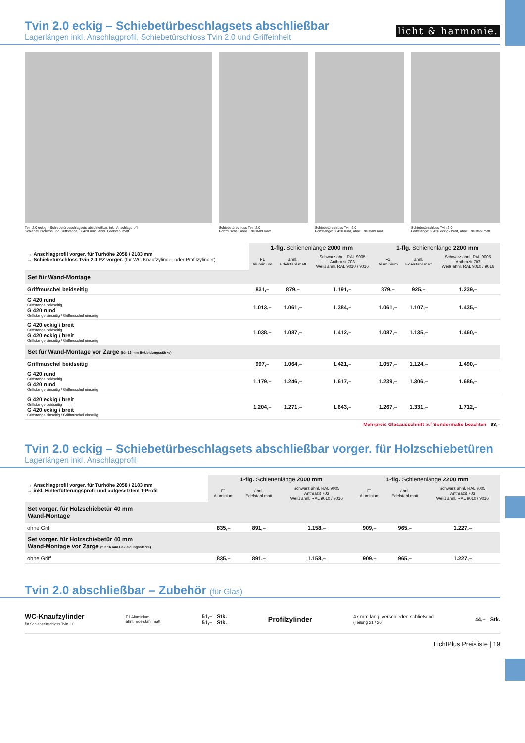licht & harmonie.
Tvin 2.0 eckig – Schiebetürbeschlagsets abschließbar
Lagerlängen inkl. Anschlagprofil, Schiebetürschloss Tvin 2.0 und Griffeinheit
Tvin 2.0 eckig – Schiebetürbeschlagsets abschließbar, inkl. Anschlagprofil
Schiebetürschloss und Griffstange: G 420 rund, ähnl. Edelstahl matt
Schiebetürschloss Tvin 2.0
Griffmuschel, ähnl. Edelstahl matt
Schiebetürschloss Tvin 2.0
Griffstange: G 420 rund, ähnl. Edelstahl matt
Schiebetürschloss Tvin 2.0
Griffstange: G 420 eckig / breit, ähnl. Edelstahl matt
| → Anschlagprofil vorger. für Türhöhe 2058 / 2183 mm → Schiebetürschloss Tvin 2.0 PZ vorger. (für WC-Knaufzylinder oder Profilzylinder) | 1-flg. Schienenlänge 2000 mm | | | 1-flg. Schienenlänge 2200 mm | | |
| | F1 Aluminium | ähnl. Edelstahl matt | Schwarz ähnl. RAL 9005 Anthrazit 703 Weiß ähnl. RAL 9010 / 9016 | F1 Aluminium | ähnl. Edelstahl matt | Schwarz ähnl. RAL 9005 Anthrazit 703 Weiß ähnl. RAL 9010 / 9016 |
| Set für Wand-Montage | | | | | | |
| Griffmuschel beidseitig | 831,– | 879,– | 1.191,– | 879,– | 925,– | 1.239,– |
| G 420 rund Griffstange beidseitig G 420 rund Griffstange einseitig / Griffmuschel einseitig | 1.013,– | 1.061,– | 1.384,– | 1.061,– | 1.107,– | 1.435,– |
| G 420 eckig / breit Griffstange beidseitig G 420 eckig / breit Griffstange einseitig / Griffmuschel einseitig | 1.038,– | 1.087,– | 1.412,– | 1.087,– | 1.135,– | 1.460,– |
| Set für Wand-Montage vor Zarge (für 16 mm Bekleidungsstärke) | | | | | | |
| Griffmuschel beidseitig | 997,– | 1.064,– | 1.421,– | 1.057,– | 1.124,– | 1.490,– |
| G 420 rund Griffstange beidseitig G 420 rund Griffstange einseitig / Griffmuschel einseitig | 1.179,– | 1.246,– | 1.617,– | 1.239,– | 1.306,– | 1.686,– |
| G 420 eckig / breit Griffstange beidseitig G 420 eckig / breit Griffstange einseitig / Griffmuschel einseitig | 1.204,– | 1.271,– | 1.643,– | 1.267,– | 1.331,– | 1.712,– |
Mehrpreis Glasausschnitt auf Sondermaße beachten 93,–
Tvin 2.0 eckig – Schiebetürbeschlagsets abschließbar vorger. für Holzschiebetüren
Lagerlängen inkl. Anschlagprofil
| → Anschlagprofil vorger. für Türhöhe 2058 / 2183 mm → inkl. Hinterfütterungsprofil und aufgesetztem T-Profil | 1-flg. Schienenlänge 2000 mm | | | 1-flg. Schienenlänge 2200 mm | | |
| | F1 Aluminium | ähnl. Edelstahl matt | Schwarz ähnl. RAL 9005 Anthrazit 703 Weiß ähnl. RAL 9010 / 9016 | F1 Aluminium | ähnl. Edelstahl matt | Schwarz ähnl. RAL 9005 Anthrazit 703 Weiß ähnl. RAL 9010 / 9016 |
| Set vorger. für Holzschiebetür 40 mm Wand-Montage | | | | | | |
| ohne Griff | 835,– | 891,– | 1.158,– | 909,– | 965,– | 1.227,– |
| Set vorger. für Holzschiebetür 40 mm Wand-Montage vor Zarge (für 16 mm Bekleidungsstärke) | | | | | | |
| ohne Griff | 835,– | 891,– | 1.158,– | 909,– | 965,– | 1.227,– |
Tvin 2.0 abschließbar – Zubehör (für Glas)
WC-Knaufzylinder
für Schiebetürschloss Tvin 2.0
F1 Aluminium
ähnl. Edelstahl matt
51,– Stk.
51,– Stk.
Profilzylinder
47 mm lang, verschieden schließend
(Teilung 21 / 26)
44,– Stk.
LichtPlus Preisliste | 19